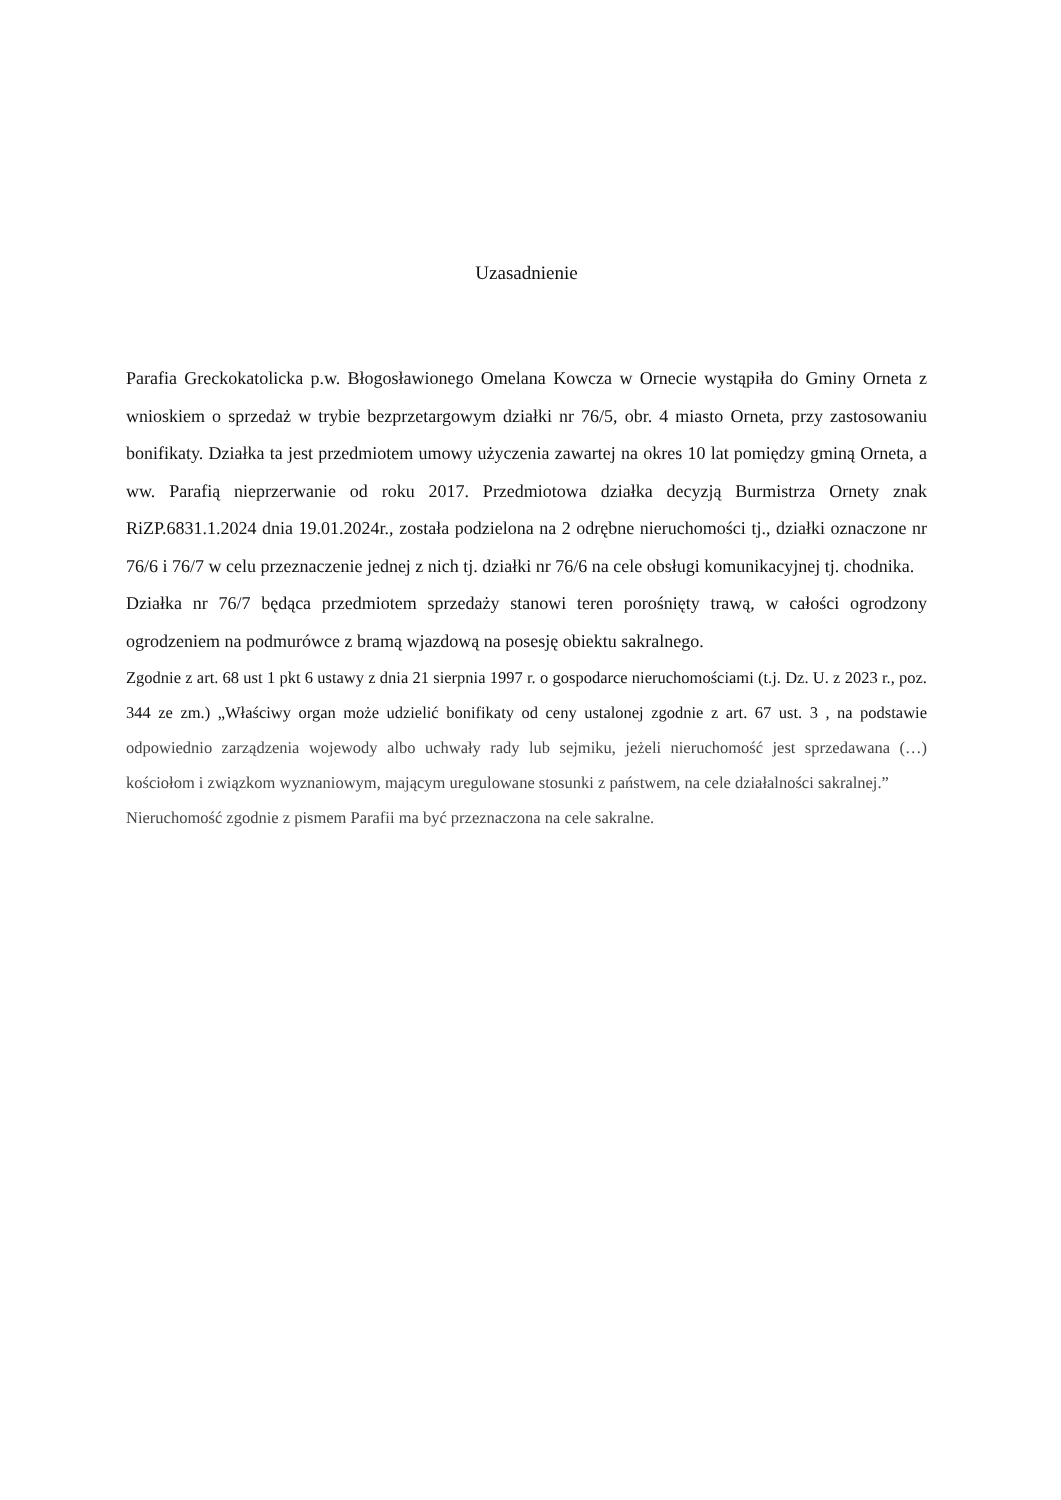Uzasadnienie
Parafia Greckokatolicka p.w. Błogosławionego Omelana Kowcza w Ornecie wystąpiła do Gminy Orneta z wnioskiem o sprzedaż w trybie bezprzetargowym działki nr 76/5, obr. 4 miasto Orneta, przy zastosowaniu bonifikaty. Działka ta jest przedmiotem umowy użyczenia zawartej na okres 10 lat pomiędzy gminą Orneta, a ww. Parafią nieprzerwanie od roku 2017. Przedmiotowa działka decyzją Burmistrza Ornety znak RiZP.6831.1.2024 dnia 19.01.2024r., została podzielona na 2 odrębne nieruchomości tj., działki oznaczone nr 76/6 i 76/7 w celu przeznaczenie jednej z nich tj. działki nr 76/6 na cele obsługi komunikacyjnej tj. chodnika.
Działka nr 76/7 będąca przedmiotem sprzedaży stanowi teren porośnięty trawą, w całości ogrodzony ogrodzeniem na podmurówce z bramą wjazdową na posesję obiektu sakralnego.
Zgodnie z art. 68 ust 1 pkt 6 ustawy z dnia 21 sierpnia 1997 r. o gospodarce nieruchomościami (t.j. Dz. U. z 2023 r., poz. 344 ze zm.) „Właściwy organ może udzielić bonifikaty od ceny ustalonej zgodnie z art. 67 ust. 3 , na podstawie odpowiednio zarządzenia wojewody albo uchwały rady lub sejmiku, jeżeli nieruchomość jest sprzedawana (…) kościołom i związkom wyznaniowym, mającym uregulowane stosunki z państwem, na cele działalności sakralnej.”
Nieruchomość zgodnie z pismem Parafii ma być przeznaczona na cele sakralne.